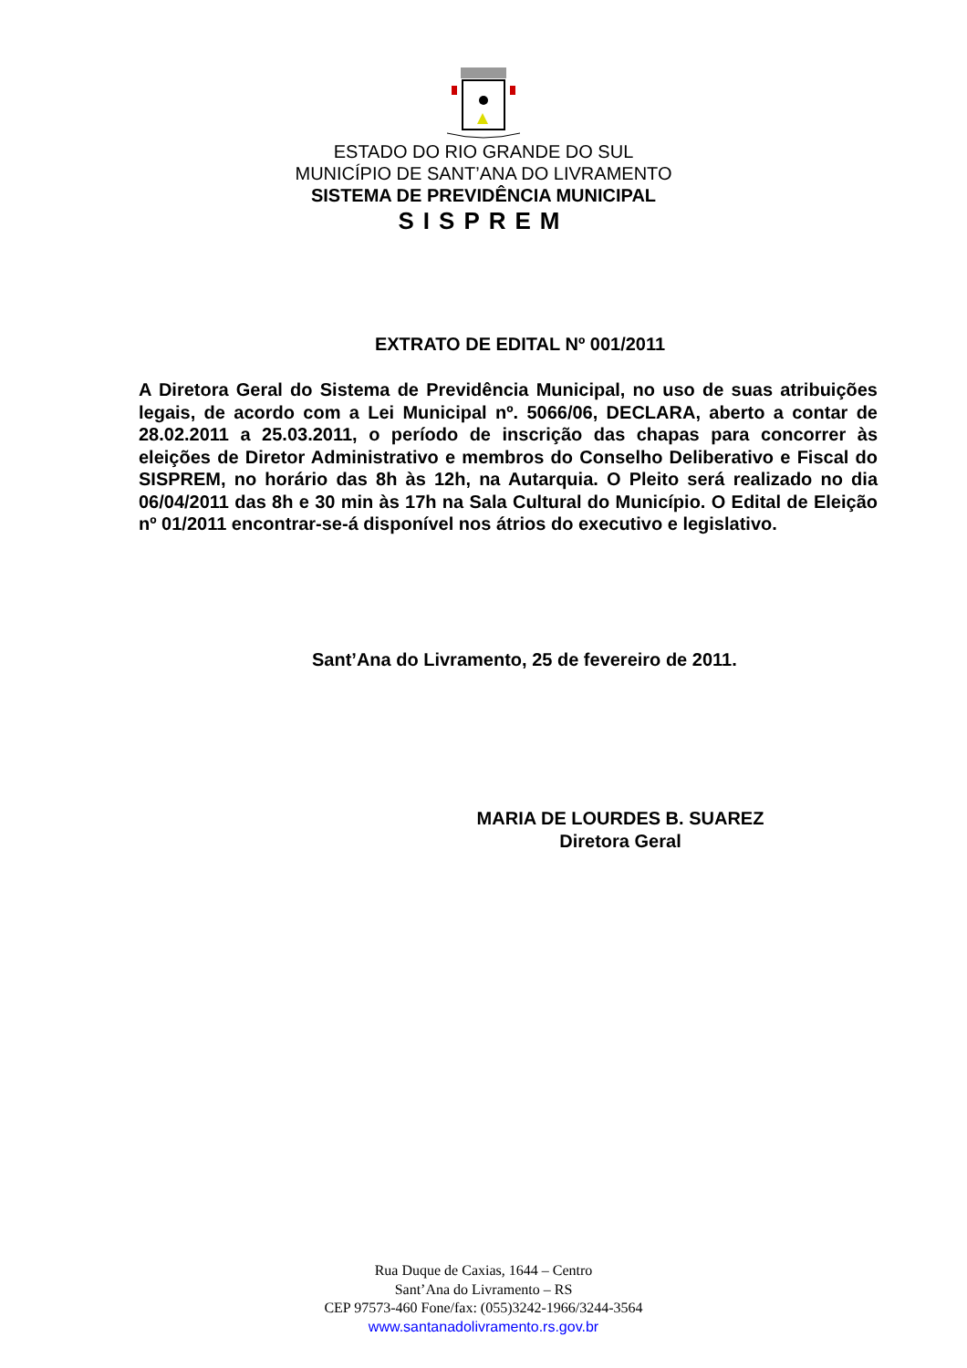ESTADO DO RIO GRANDE DO SUL
MUNICÍPIO DE SANT’ANA DO LIVRAMENTO
SISTEMA DE PREVIDÊNCIA MUNICIPAL
SISPREM
EXTRATO DE EDITAL Nº 001/2011
A Diretora Geral do Sistema de Previdência Municipal, no uso de suas atribuições legais, de acordo com a Lei Municipal nº. 5066/06, DECLARA, aberto a contar de 28.02.2011 a 25.03.2011, o período de inscrição das chapas para concorrer às eleições de Diretor Administrativo e membros do Conselho Deliberativo e Fiscal do SISPREM, no horário das 8h às 12h, na Autarquia. O Pleito será realizado no dia 06/04/2011 das 8h e 30 min às 17h na Sala Cultural do Município. O Edital de Eleição nº 01/2011 encontrar-se-á disponível nos átrios do executivo e legislativo.
Sant’Ana do Livramento, 25 de fevereiro de 2011.
MARIA DE LOURDES B. SUAREZ
Diretora Geral
Rua Duque de Caxias, 1644 – Centro
Sant’Ana do Livramento – RS
CEP 97573-460 Fone/fax: (055)3242-1966/3244-3564
www.santanadolivramento.rs.gov.br